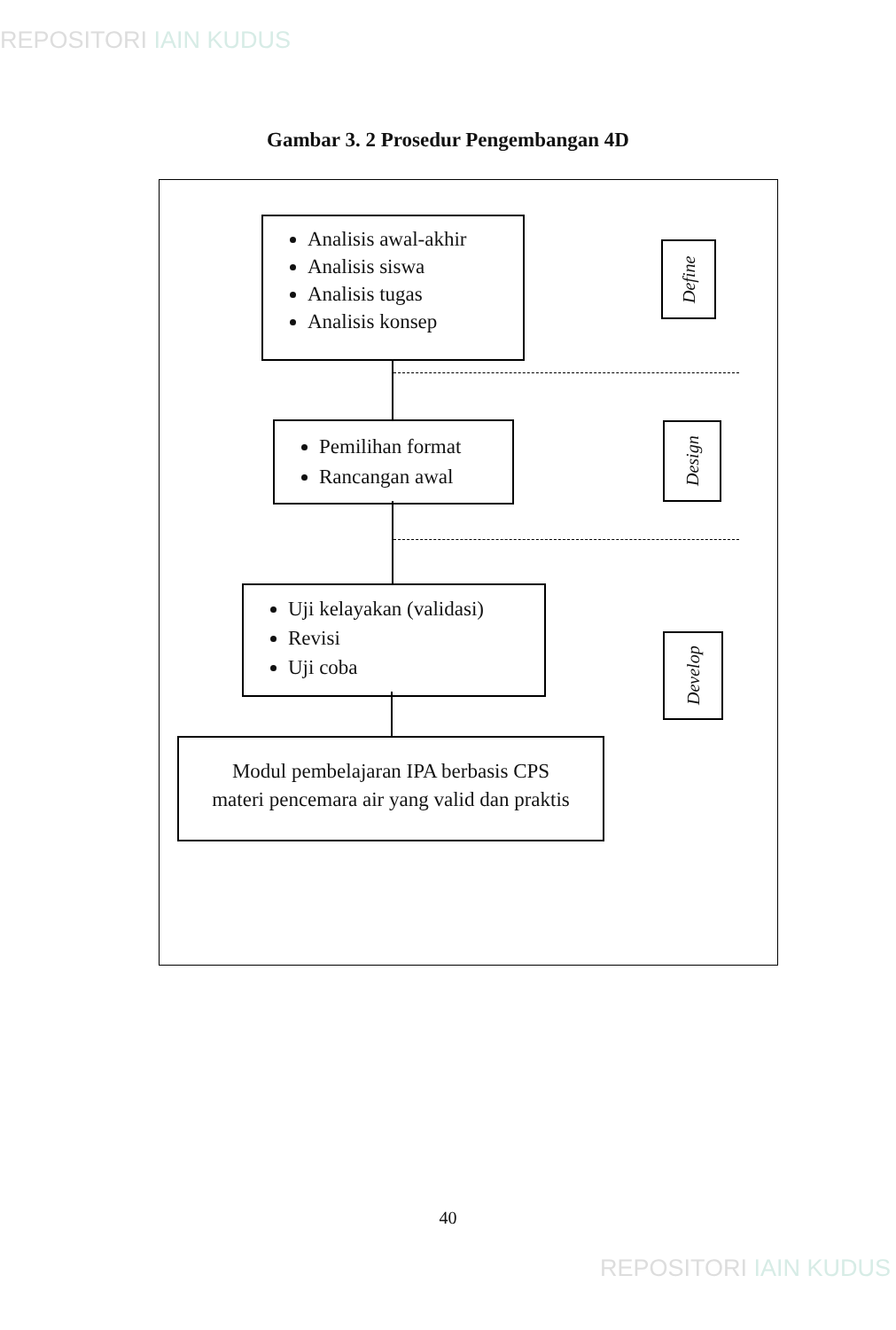REPOSITORI IAIN KUDUS
Gambar 3. 2 Prosedur Pengembangan 4D
Analisis awal-akhir
Analisis siswa
Analisis tugas
Analisis konsep
Pemilihan format
Rancangan awal
Uji kelayakan (validasi)
Revisi
Uji coba
Modul pembelajaran IPA berbasis CPS
materi pencemara air yang valid dan praktis
Define
Design
Develop
40
REPOSITORI IAIN KUDUS